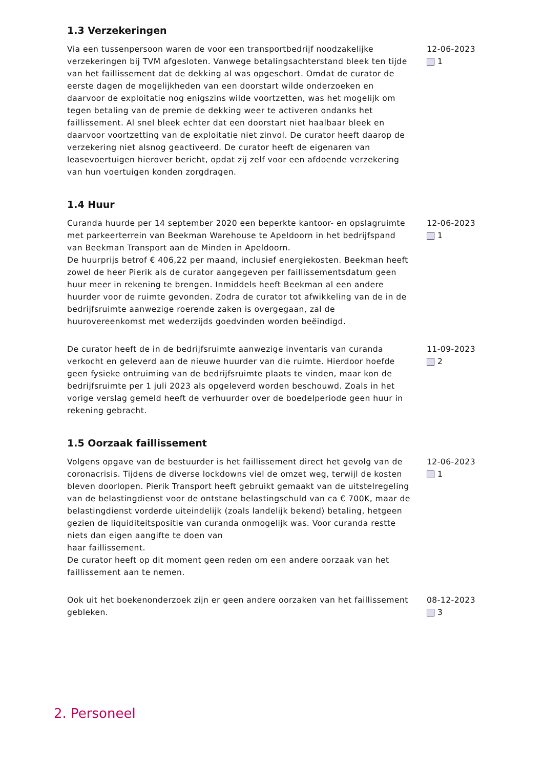1.3 Verzekeringen
Via een tussenpersoon waren de voor een transportbedrijf noodzakelijke verzekeringen bij TVM afgesloten. Vanwege betalingsachterstand bleek ten tijde van het faillissement dat de dekking al was opgeschort. Omdat de curator de eerste dagen de mogelijkheden van een doorstart wilde onderzoeken en daarvoor de exploitatie nog enigszins wilde voortzetten, was het mogelijk om tegen betaling van de premie de dekking weer te activeren ondanks het faillissement. Al snel bleek echter dat een doorstart niet haalbaar bleek en daarvoor voortzetting van de exploitatie niet zinvol. De curator heeft daarop de verzekering niet alsnog geactiveerd. De curator heeft de eigenaren van leasevoertuigen hierover bericht, opdat zij zelf voor een afdoende verzekering van hun voertuigen konden zorgdragen.
12-06-2023
1
1.4 Huur
Curanda huurde per 14 september 2020 een beperkte kantoor- en opslagruimte met parkeerterrein van Beekman Warehouse te Apeldoorn in het bedrijfspand van Beekman Transport aan de Minden in Apeldoorn.
De huurprijs betrof € 406,22 per maand, inclusief energiekosten. Beekman heeft zowel de heer Pierik als de curator aangegeven per faillissementsdatum geen huur meer in rekening te brengen. Inmiddels heeft Beekman al een andere huurder voor de ruimte gevonden. Zodra de curator tot afwikkeling van de in de bedrijfsruimte aanwezige roerende zaken is overgegaan, zal de huurovereenkomst met wederzijds goedvinden worden beëindigd.
12-06-2023
1
De curator heeft de in de bedrijfsruimte aanwezige inventaris van curanda verkocht en geleverd aan de nieuwe huurder van die ruimte. Hierdoor hoefde geen fysieke ontruiming van de bedrijfsruimte plaats te vinden, maar kon de bedrijfsruimte per 1 juli 2023 als opgeleverd worden beschouwd. Zoals in het vorige verslag gemeld heeft de verhuurder over de boedelperiode geen huur in rekening gebracht.
11-09-2023
2
1.5 Oorzaak faillissement
Volgens opgave van de bestuurder is het faillissement direct het gevolg van de coronacrisis. Tijdens de diverse lockdowns viel de omzet weg, terwijl de kosten bleven doorlopen. Pierik Transport heeft gebruikt gemaakt van de uitstelregeling van de belastingdienst voor de ontstane belastingschuld van ca € 700K, maar de belastingdienst vorderde uiteindelijk (zoals landelijk bekend) betaling, hetgeen gezien de liquiditeitspositie van curanda onmogelijk was. Voor curanda restte niets dan eigen aangifte te doen van
haar faillissement.
De curator heeft op dit moment geen reden om een andere oorzaak van het faillissement aan te nemen.
12-06-2023
1
Ook uit het boekenonderzoek zijn er geen andere oorzaken van het faillissement gebleken.
08-12-2023
3
2. Personeel